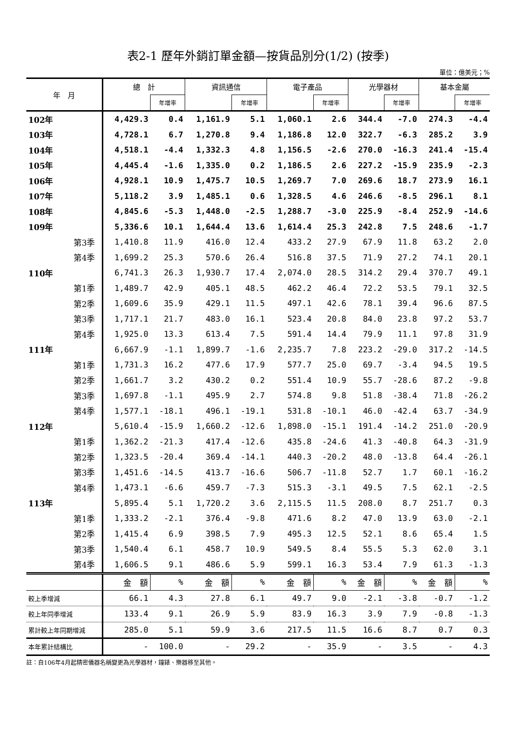表2-1 歷年外銷訂單金額—按貨品別分(1/2) (按季)
單位：億美元；%
| 年 月 | 總 計 | | 資訊通信 | | 電子產品 | | 光學器材 | | 基本金屬 | |
| --- | --- | --- | --- | --- | --- | --- | --- | --- | --- | --- |
| | | 年增率 | | 年增率 | | 年增率 | | 年增率 | | 年增率 |
| 102年 | 4,429.3 | 0.4 | 1,161.9 | 5.1 | 1,060.1 | 2.6 | 344.4 | -7.0 | 274.3 | -4.4 |
| 103年 | 4,728.1 | 6.7 | 1,270.8 | 9.4 | 1,186.8 | 12.0 | 322.7 | -6.3 | 285.2 | 3.9 |
| 104年 | 4,518.1 | -4.4 | 1,332.3 | 4.8 | 1,156.5 | -2.6 | 270.0 | -16.3 | 241.4 | -15.4 |
| 105年 | 4,445.4 | -1.6 | 1,335.0 | 0.2 | 1,186.5 | 2.6 | 227.2 | -15.9 | 235.9 | -2.3 |
| 106年 | 4,928.1 | 10.9 | 1,475.7 | 10.5 | 1,269.7 | 7.0 | 269.6 | 18.7 | 273.9 | 16.1 |
| 107年 | 5,118.2 | 3.9 | 1,485.1 | 0.6 | 1,328.5 | 4.6 | 246.6 | -8.5 | 296.1 | 8.1 |
| 108年 | 4,845.6 | -5.3 | 1,448.0 | -2.5 | 1,288.7 | -3.0 | 225.9 | -8.4 | 252.9 | -14.6 |
| 109年 | 5,336.6 | 10.1 | 1,644.4 | 13.6 | 1,614.4 | 25.3 | 242.8 | 7.5 | 248.6 | -1.7 |
| 第3季 | 1,410.8 | 11.9 | 416.0 | 12.4 | 433.2 | 27.9 | 67.9 | 11.8 | 63.2 | 2.0 |
| 第4季 | 1,699.2 | 25.3 | 570.6 | 26.4 | 516.8 | 37.5 | 71.9 | 27.2 | 74.1 | 20.1 |
| 110年 | 6,741.3 | 26.3 | 1,930.7 | 17.4 | 2,074.0 | 28.5 | 314.2 | 29.4 | 370.7 | 49.1 |
| 第1季 | 1,489.7 | 42.9 | 405.1 | 48.5 | 462.2 | 46.4 | 72.2 | 53.5 | 79.1 | 32.5 |
| 第2季 | 1,609.6 | 35.9 | 429.1 | 11.5 | 497.1 | 42.6 | 78.1 | 39.4 | 96.6 | 87.5 |
| 第3季 | 1,717.1 | 21.7 | 483.0 | 16.1 | 523.4 | 20.8 | 84.0 | 23.8 | 97.2 | 53.7 |
| 第4季 | 1,925.0 | 13.3 | 613.4 | 7.5 | 591.4 | 14.4 | 79.9 | 11.1 | 97.8 | 31.9 |
| 111年 | 6,667.9 | -1.1 | 1,899.7 | -1.6 | 2,235.7 | 7.8 | 223.2 | -29.0 | 317.2 | -14.5 |
| 第1季 | 1,731.3 | 16.2 | 477.6 | 17.9 | 577.7 | 25.0 | 69.7 | -3.4 | 94.5 | 19.5 |
| 第2季 | 1,661.7 | 3.2 | 430.2 | 0.2 | 551.4 | 10.9 | 55.7 | -28.6 | 87.2 | -9.8 |
| 第3季 | 1,697.8 | -1.1 | 495.9 | 2.7 | 574.8 | 9.8 | 51.8 | -38.4 | 71.8 | -26.2 |
| 第4季 | 1,577.1 | -18.1 | 496.1 | -19.1 | 531.8 | -10.1 | 46.0 | -42.4 | 63.7 | -34.9 |
| 112年 | 5,610.4 | -15.9 | 1,660.2 | -12.6 | 1,898.0 | -15.1 | 191.4 | -14.2 | 251.0 | -20.9 |
| 第1季 | 1,362.2 | -21.3 | 417.4 | -12.6 | 435.8 | -24.6 | 41.3 | -40.8 | 64.3 | -31.9 |
| 第2季 | 1,323.5 | -20.4 | 369.4 | -14.1 | 440.3 | -20.2 | 48.0 | -13.8 | 64.4 | -26.1 |
| 第3季 | 1,451.6 | -14.5 | 413.7 | -16.6 | 506.7 | -11.8 | 52.7 | 1.7 | 60.1 | -16.2 |
| 第4季 | 1,473.1 | -6.6 | 459.7 | -7.3 | 515.3 | -3.1 | 49.5 | 7.5 | 62.1 | -2.5 |
| 113年 | 5,895.4 | 5.1 | 1,720.2 | 3.6 | 2,115.5 | 11.5 | 208.0 | 8.7 | 251.7 | 0.3 |
| 第1季 | 1,333.2 | -2.1 | 376.4 | -9.8 | 471.6 | 8.2 | 47.0 | 13.9 | 63.0 | -2.1 |
| 第2季 | 1,415.4 | 6.9 | 398.5 | 7.9 | 495.3 | 12.5 | 52.1 | 8.6 | 65.4 | 1.5 |
| 第3季 | 1,540.4 | 6.1 | 458.7 | 10.9 | 549.5 | 8.4 | 55.5 | 5.3 | 62.0 | 3.1 |
| 第4季 | 1,606.5 | 9.1 | 486.6 | 5.9 | 599.1 | 16.3 | 53.4 | 7.9 | 61.3 | -1.3 |
| | 金 額 | % | 金 額 | % | 金 額 | % | 金 額 | % | 金 額 | % |
| 較上季增減 | 66.1 | 4.3 | 27.8 | 6.1 | 49.7 | 9.0 | -2.1 | -3.8 | -0.7 | -1.2 |
| 較上年同季增減 | 133.4 | 9.1 | 26.9 | 5.9 | 83.9 | 16.3 | 3.9 | 7.9 | -0.8 | -1.3 |
| 累計較上年同期增減 | 285.0 | 5.1 | 59.9 | 3.6 | 217.5 | 11.5 | 16.6 | 8.7 | 0.7 | 0.3 |
| 本年累計結構比 | - | 100.0 | - | 29.2 | - | 35.9 | - | 3.5 | - | 4.3 |
註：自106年4月起精密儀器名稱變更為光學器材，鐘錶、樂器移至其他。